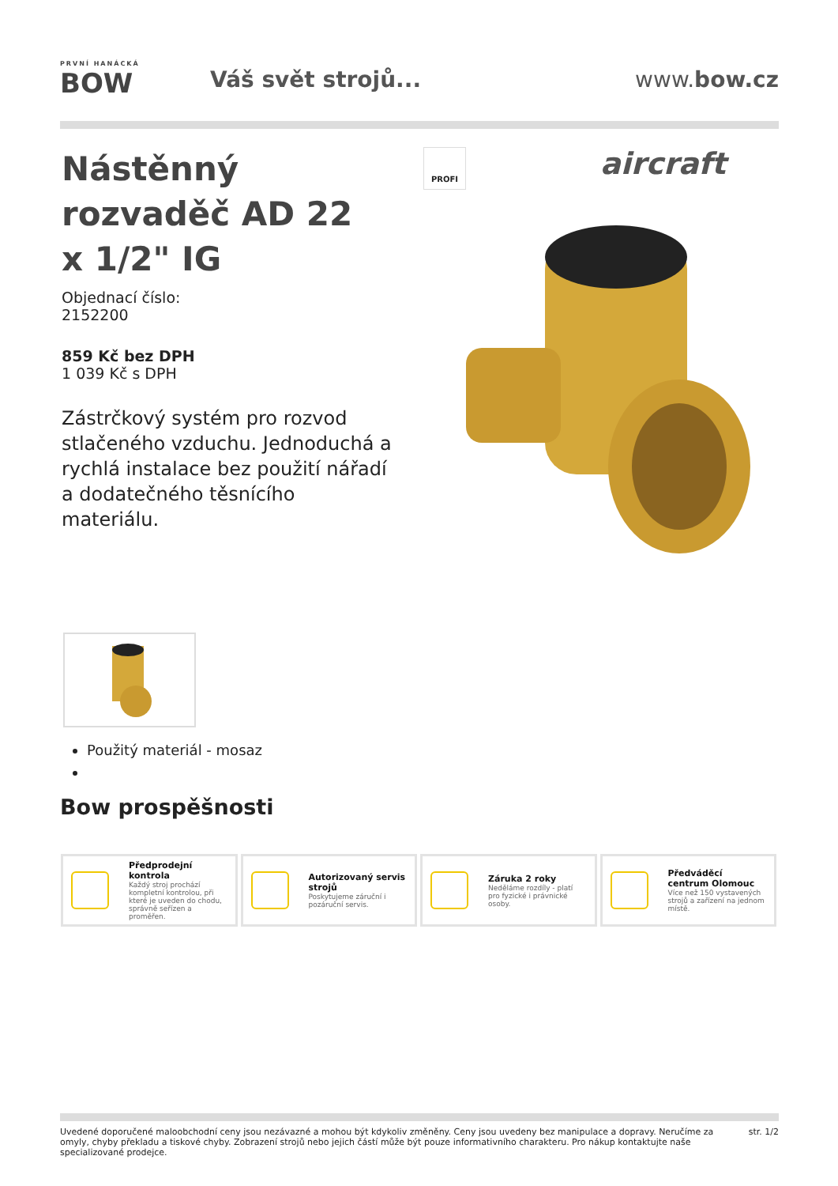PRVNÍ HANÁCKÁ
BOW
Váš svět strojů... www.bow.cz
Nástěnný rozvaděč AD 22 x 1/2" IG
PROFI aircraft
Objednací číslo:
2152200
859 Kč bez DPH
1 039 Kč s DPH
Zástrčkový systém pro rozvod stlačeného vzduchu. Jednoduchá a rychlá instalace bez použití nářadí a dodatečného těsnícího materiálu.
Použitý materiál - mosaz
Bow prospěšnosti
Předprodejní kontrola
Každý stroj prochází kompletní kontrolou, při které je uveden do chodu, správně seřízen a proměřen.
Autorizovaný servis strojů
Poskytujeme záruční i pozáruční servis.
Záruka 2 roky
Neděláme rozdíly - platí pro fyzické i právnické osoby.
Předváděcí centrum Olomouc
Více než 150 vystavených strojů a zařízení na jednom místě.
Uvedené doporučené maloobchodní ceny jsou nezávazné a mohou být kdykoliv změněny. Ceny jsou uvedeny bez manipulace a dopravy. Neručíme za omyly, chyby překladu a tiskové chyby. Zobrazení strojů nebo jejich částí může být pouze informativního charakteru. Pro nákup kontaktujte naše specializované prodejce.
str. 1/2